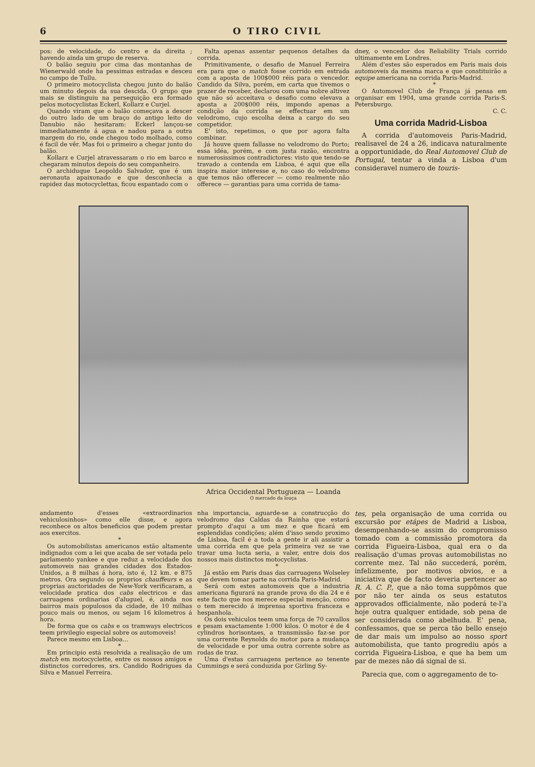6 O TIRO CIVIL
pos: de velocidade, do centro e da direita ; havendo ainda um grupo de reserva.
O balão seguiu por cima das montanhas de Wienerwald onde ha pessimas estradas e desceu no campo de Tullu.
O primeiro motocyclista chegou junto do balão um minuto depois da sua descida. O grupo que mais se distinguiu na perseguição era formado pelos motocyclistas Eckerl, Kollarz e Curjel.
Quando viram que o balão começava a descer do outro lado de um braço do antigo leito do Danubio não hesitaram: Eckerl lançou-se immediatamente á agua e nadou para a outra margem do rio, onde chegou todo molhado, como é facil de vêr. Mas foi o primeiro a chegar junto do balão.
Kollarz e Curjel atravessaram o rio em barco e chegaram minutos depois do seu companheiro.
O archiduque Leopoldo Salvador, que é um aeronauta apaixonado e que desconhecia a rapidez das motocyclettas, ficou espantado com o
Falta apenas assentar pequenos detalhes da corrida.
Primitivamente, o desafio de Manuel Ferreira era para que o match fosse corrido em estrada com a aposta de 100$000 réis para o vencedor. Candido da Silva, porém, em carta que tivemos o prazer de receber, declarou com uma nobre altivez que não só acceitava o desafio como elevava a aposta a 200$000 réis, impondo apenas a condição da corrida se effectuar em um velodromo, cujo escolha deixa a cargo do seu competidor.
E' isto, repetimos, o que por agora falta combinar.
Já houve quem fallasse no velodromo do Porto; essa idéa, porém, e com justa razão, encontra numerosissimos contradictores: visto que tendo-se travado a contenda em Lisboa, é aqui que ella inspira maior interesse e, no caso do velodromo que temos não offerecer — como realmente não offerece — garantias para uma corrida de tama-
dney, o vencedor dos Reliability Trials corrido ultimamente em Londres.
Além d'estes são esperados em Paris mais dois automoveis da mesma marca e que constituirão a equipe americana na corrida Paris-Madrid.
*
O Automovel Club de França já pensa em organisar em 1904, uma grande corrida Paris-S. Petersburgo.
C. C.
Uma corrida Madrid-Lisboa
A corrida d'automoveis Paris-Madrid, realisavel de 24 a 26, indicava naturalmente a opportunidade, do Real Automovel Club de Portugal, tentar a vinda a Lisboa d'um consideravel numero de touris-
Africa Occidental Portugueza — Loanda
O mercado da louça
andamento d'esses «extraordinarios vehiculosinhos» como elle disse, e agora reconhece os altos beneficios que podem prestar aos exercitos.
*
Os automobilistas americanos estão altamente indignados com a lei que acaba de ser votada pelo parlamento yankee e que reduz a velocidade dos automoveis nas grandes cidades dos Estados-Unidos, a 8 milhas á hora, isto é, 12 km. e 875 metros. Ora segundo os proprios chauffeurs e as proprias auctoridades de New-York verificaram, a velocidade pratica dos cabs electricos e das carruagens ordinarias d'aluguel, é, ainda nos bairros mais populosos da cidade, de 10 milhas pouco mais ou menos, ou sejam 16 kilometros á hora.
De forma que os cabs e os tramways electricos teem privilegio especial sobre os automoveis!
Parece mesmo em Lisboa...
*
Em principio está resolvida a realisação de um match em motocyclette, entre os nossos amigos e distinctos corredores, srs. Candido Rodrigues da Silva e Manuel Ferreira.
nha importancia, aguarde-se a construcção do velodromo das Caldas da Rainha que estará prompto d'aqui a um mez e que ficará em esplendidas condições; além d'isso sendo proximo de Lisboa, facil é a toda a gente ir ali assistir a uma corrida em que pela primeira vez se vae travar uma lucta seria, a valer, entre dois dos nossos mais distinctos motocyclistas.
*
Já estão em Paris duas das carruagens Wolseley que devem tomar parte na corrida Paris-Madrid.
Será com estes automoveis que a industria americana figurará na grande prova do dia 24 e é este facto que nos merece especial menção, como o tem merecido á imprensa sportiva franceza e hespanhola.
Os dois vehiculos teem uma força de 70 cavallos e pesam exactamente 1:000 kilos. O motor é de 4 cylindros horisontaes, a transmissão faz-se por uma corrente Reynolds do motor para a mudança de velocidade e por uma outra corrente sobre as rodas de traz.
Uma d'estas carruagens pertence ao tenente Cummings e será conduzida por Girling Sy-
tes, pela organisação de uma corrida ou excursão por etápes de Madrid a Lisboa, desempenhando-se assim do compromisso tomado com a commissão promotora da corrida Figueira-Lisboa, qual era o da realisação d'umas provas automobilistas no corrente mez. Tal não succederá, porém, infelizmente, por motivos obvios, e a iniciativa que de facto deveria pertencer ao R. A. C. P., que a não toma suppômos que por não ter ainda os seus estatutos approvados officialmente, não poderá te-l'a hoje outra qualquer entidade, sob pena de ser considerada como abelhuda. E' pena, confessamos, que se perca tão bello ensejo de dar mais um impulso ao nosso sport automobilista, que tanto progrediu após a corrida Figueira-Lisboa, e que ha bem um par de mezes não dá signal de si.
Parecia que, com o aggregamento de to-